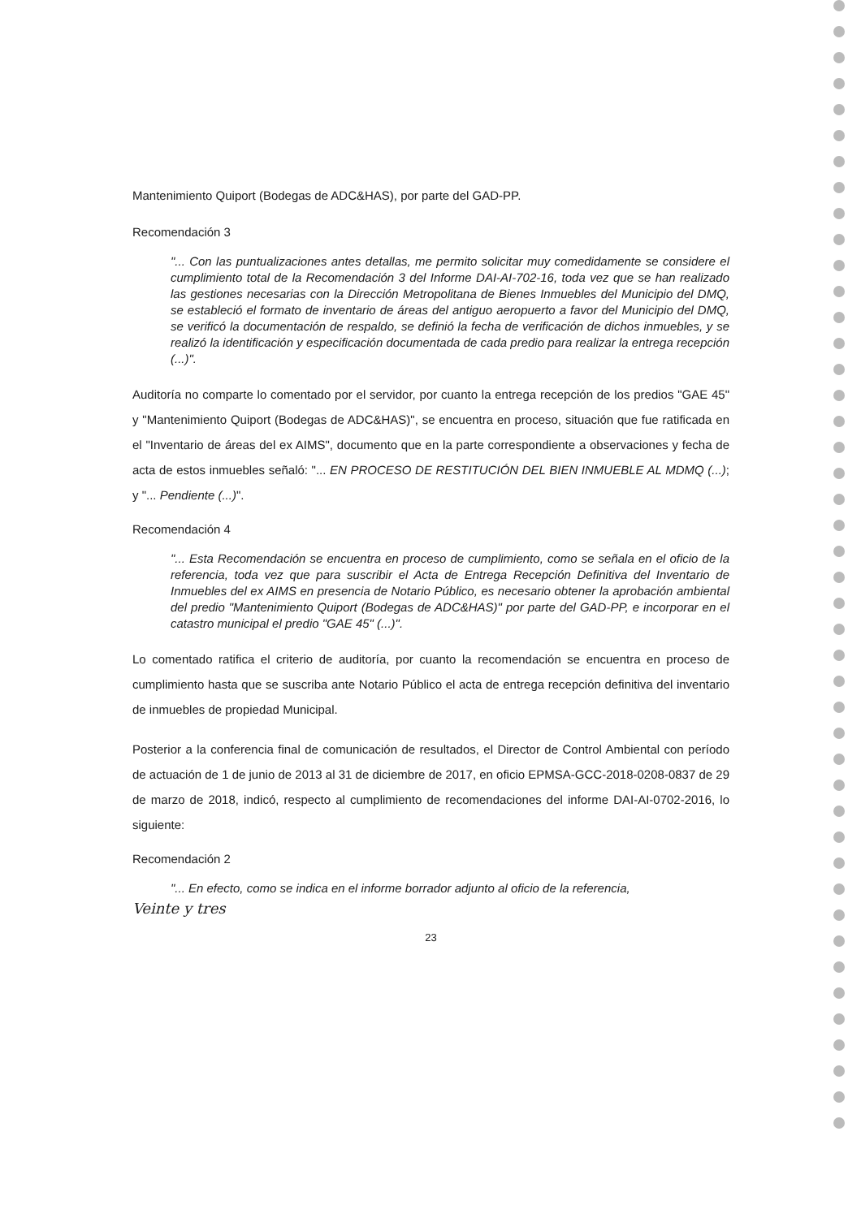Mantenimiento Quiport (Bodegas de ADC&HAS), por parte del GAD-PP.
Recomendación 3
"... Con las puntualizaciones antes detallas, me permito solicitar muy comedidamente se considere el cumplimiento total de la Recomendación 3 del Informe DAI-AI-702-16, toda vez que se han realizado las gestiones necesarias con la Dirección Metropolitana de Bienes Inmuebles del Municipio del DMQ, se estableció el formato de inventario de áreas del antiguo aeropuerto a favor del Municipio del DMQ, se verificó la documentación de respaldo, se definió la fecha de verificación de dichos inmuebles, y se realizó la identificación y especificación documentada de cada predio para realizar la entrega recepción (...)".
Auditoría no comparte lo comentado por el servidor, por cuanto la entrega recepción de los predios "GAE 45" y "Mantenimiento Quiport (Bodegas de ADC&HAS)", se encuentra en proceso, situación que fue ratificada en el "Inventario de áreas del ex AIMS", documento que en la parte correspondiente a observaciones y fecha de acta de estos inmuebles señaló: "... EN PROCESO DE RESTITUCIÓN DEL BIEN INMUEBLE AL MDMQ (...); y "... Pendiente (...)".
Recomendación 4
"... Esta Recomendación se encuentra en proceso de cumplimiento, como se señala en el oficio de la referencia, toda vez que para suscribir el Acta de Entrega Recepción Definitiva del Inventario de Inmuebles del ex AIMS en presencia de Notario Público, es necesario obtener la aprobación ambiental del predio "Mantenimiento Quiport (Bodegas de ADC&HAS)" por parte del GAD-PP, e incorporar en el catastro municipal el predio "GAE 45" (...)".
Lo comentado ratifica el criterio de auditoría, por cuanto la recomendación se encuentra en proceso de cumplimiento hasta que se suscriba ante Notario Público el acta de entrega recepción definitiva del inventario de inmuebles de propiedad Municipal.
Posterior a la conferencia final de comunicación de resultados, el Director de Control Ambiental con período de actuación de 1 de junio de 2013 al 31 de diciembre de 2017, en oficio EPMSA-GCC-2018-0208-0837 de 29 de marzo de 2018, indicó, respecto al cumplimiento de recomendaciones del informe DAI-AI-0702-2016, lo siguiente:
Recomendación 2
"... En efecto, como se indica en el informe borrador adjunto al oficio de la referencia,
Veinte y tres
23